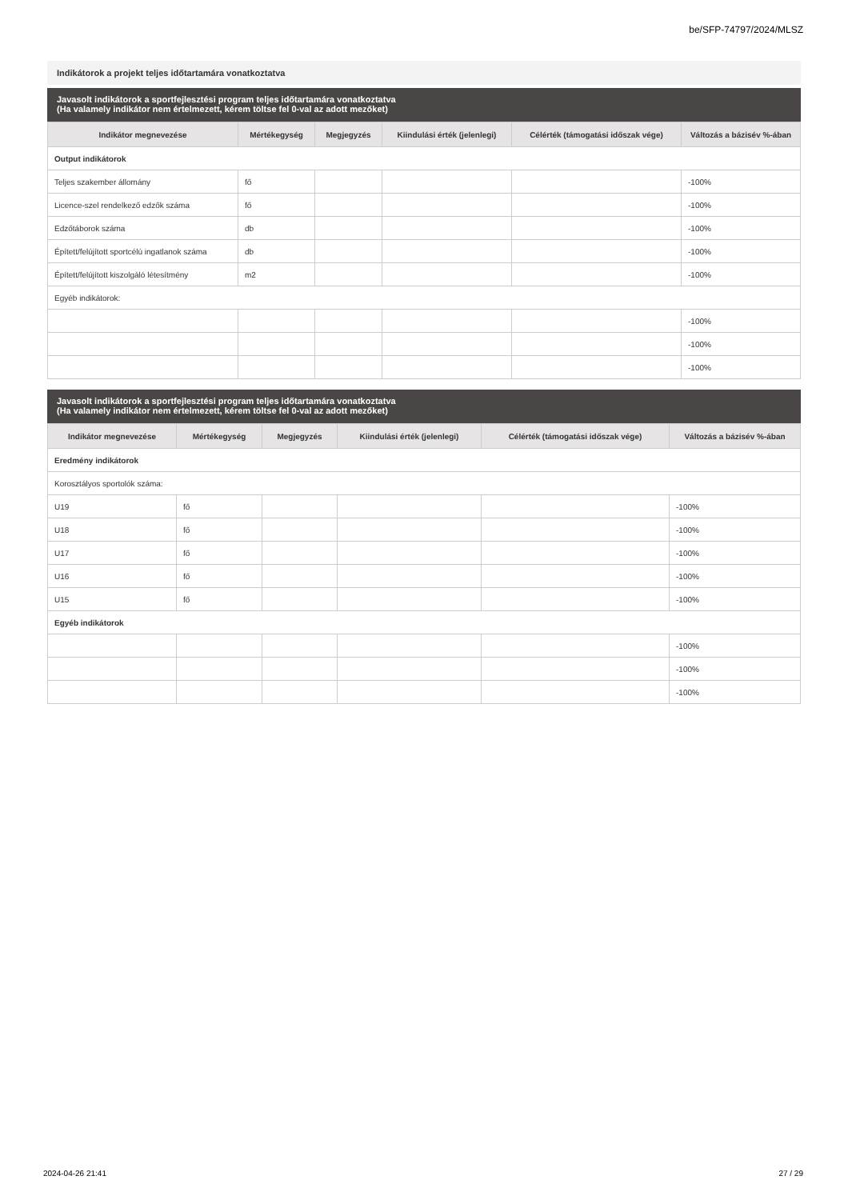be/SFP-74797/2024/MLSZ
Indikátorok a projekt teljes időtartamára vonatkoztatva
Javasolt indikátorok a sportfejlesztési program teljes időtartamára vonatkoztatva
(Ha valamely indikátor nem értelmezett, kérem töltse fel 0-val az adott mezőket)
| Indikátor megnevezése | Mértékegység | Megjegyzés | Kiindulási érték (jelenlegi) | Célérték (támogatási időszak vége) | Változás a bázisév %-ában |
| --- | --- | --- | --- | --- | --- |
| Output indikátorok | | | | | |
| Teljes szakember állomány | fő | | | | -100% |
| Licence-szel rendelkező edzők száma | fő | | | | -100% |
| Edzőtáborok száma | db | | | | -100% |
| Épített/felújított sportcélú ingatlanok száma | db | | | | -100% |
| Épített/felújított kiszolgáló létesítmény | m2 | | | | -100% |
| Egyéb indikátorok: | | | | | |
| | | | | | -100% |
| | | | | | -100% |
| | | | | | -100% |
Javasolt indikátorok a sportfejlesztési program teljes időtartamára vonatkoztatva
(Ha valamely indikátor nem értelmezett, kérem töltse fel 0-val az adott mezőket)
| Indikátor megnevezése | Mértékegység | Megjegyzés | Kiindulási érték (jelenlegi) | Célérték (támogatási időszak vége) | Változás a bázisév %-ában |
| --- | --- | --- | --- | --- | --- |
| Eredmény indikátorok | | | | | |
| Korosztályos sportolók száma: | | | | | |
| U19 | fő | | | | -100% |
| U18 | fő | | | | -100% |
| U17 | fő | | | | -100% |
| U16 | fő | | | | -100% |
| U15 | fő | | | | -100% |
| Egyéb indikátorok | | | | | |
| | | | | | -100% |
| | | | | | -100% |
| | | | | | -100% |
2024-04-26 21:41 27 / 29